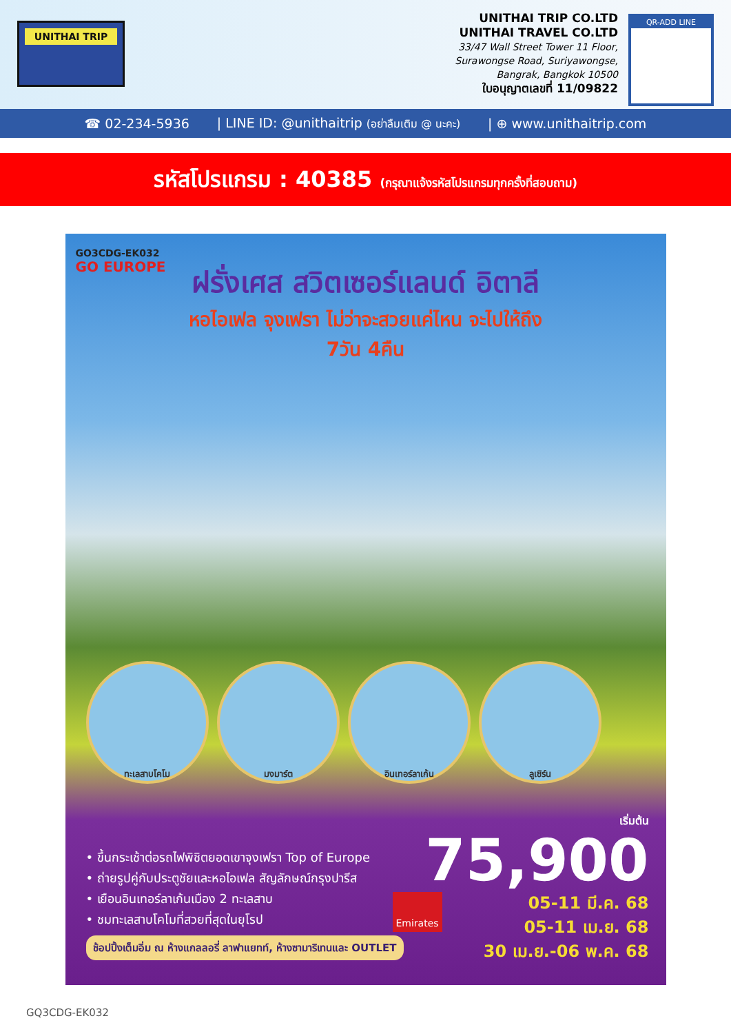UNITHAI TRIP
UNITHAI TRIP CO.LTD
UNITHAI TRAVEL CO.LTD
33/47 Wall Street Tower 11 Floor,
Surawongse Road, Suriyawongse,
Bangrak, Bangkok 10500
ใบอนุญาตเลขที่ 11/09822
QR-ADD LINE
☎ 02-234-5936 | LINE ID: @unithaitrip (อย่าลืมเติม @ นะคะ) | ⊕ www.unithaitrip.com
รหัสโปรแกรม : 40385 (กรุณาแจ้งรหัสโปรแกรมทุกครั้งที่สอบถาม)
GO3CDG-EK032
GO EUROPE
ฝรั่งเศส สวิตเซอร์แลนด์ อิตาลี
หอไอเฟล จุงเฟรา ไม่ว่าจะสวยแค่ไหน จะไปให้ถึง
7วัน 4คืน
ทะเลสาบโคโม มงมาร์ต อินเทอร์ลาเก้น ลูเซิร์น
• ขึ้นกระเช้าต่อรถไฟพิชิตยอดเขาจุงเฟรา Top of Europe
• ถ่ายรูปคู่กับประตูชัยและหอไอเฟล สัญลักษณ์กรุงปารีส
• เยือนอินเทอร์ลาเก้นเมือง 2 ทะเลสาบ
• ชมทะเลสาบโคโมที่สวยที่สุดในยุโรป
ช้อปปิ้งเต็มอิ่ม ณ ห้างแกลลอรี่ ลาฟาแยทท์, ห้างซามาริเทนและ OUTLET
Emirates
เริ่มต้น
75,900
05-11 มี.ค. 68
05-11 เม.ย. 68
30 เม.ย.-06 พ.ค. 68
GQ3CDG-EK032